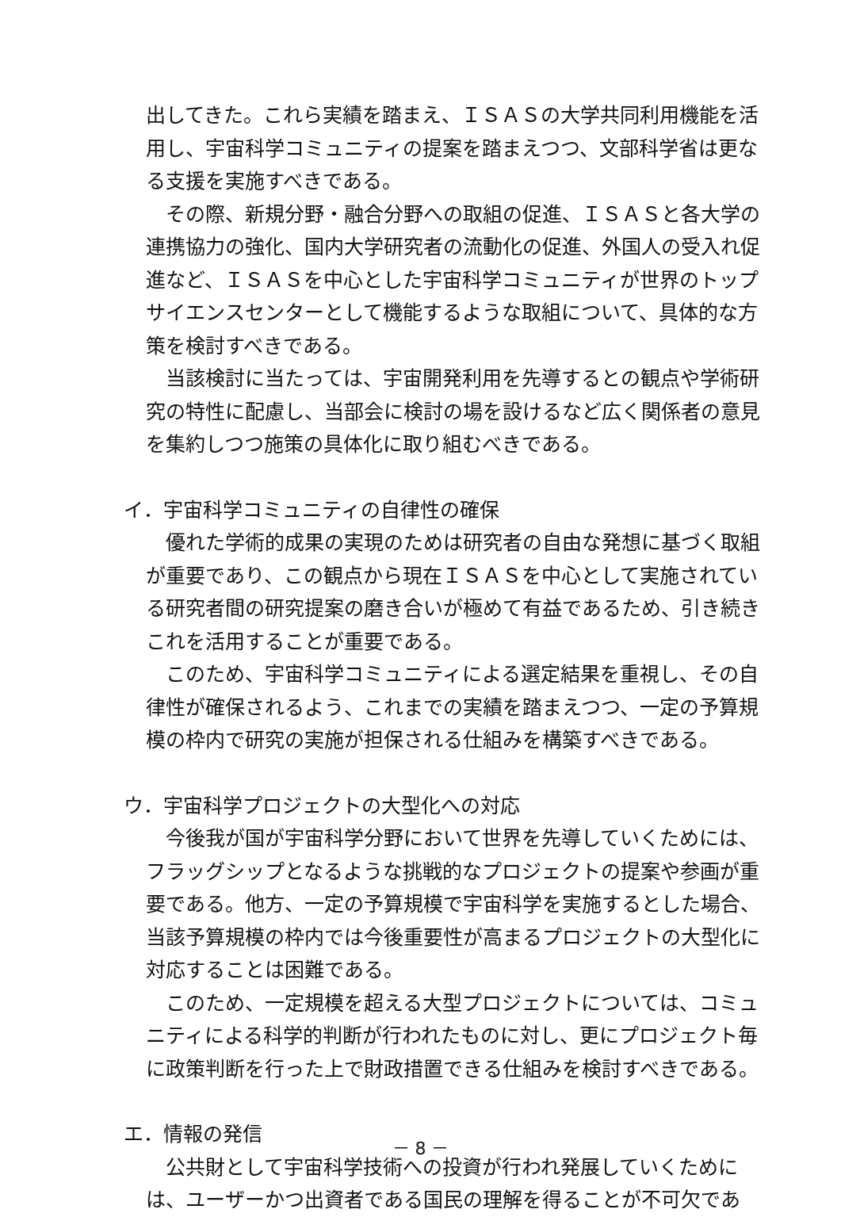出してきた。これら実績を踏まえ、ＩＳＡＳの大学共同利用機能を活用し、宇宙科学コミュニティの提案を踏まえつつ、文部科学省は更なる支援を実施すべきである。
その際、新規分野・融合分野への取組の促進、ＩＳＡＳと各大学の連携協力の強化、国内大学研究者の流動化の促進、外国人の受入れ促進など、ＩＳＡＳを中心とした宇宙科学コミュニティが世界のトップサイエンスセンターとして機能するような取組について、具体的な方策を検討すべきである。
当該検討に当たっては、宇宙開発利用を先導するとの観点や学術研究の特性に配慮し、当部会に検討の場を設けるなど広く関係者の意見を集約しつつ施策の具体化に取り組むべきである。
イ．宇宙科学コミュニティの自律性の確保
優れた学術的成果の実現のためは研究者の自由な発想に基づく取組が重要であり、この観点から現在ＩＳＡＳを中心として実施されている研究者間の研究提案の磨き合いが極めて有益であるため、引き続きこれを活用することが重要である。
このため、宇宙科学コミュニティによる選定結果を重視し、その自律性が確保されるよう、これまでの実績を踏まえつつ、一定の予算規模の枠内で研究の実施が担保される仕組みを構築すべきである。
ウ．宇宙科学プロジェクトの大型化への対応
今後我が国が宇宙科学分野において世界を先導していくためには、フラッグシップとなるような挑戦的なプロジェクトの提案や参画が重要である。他方、一定の予算規模で宇宙科学を実施するとした場合、当該予算規模の枠内では今後重要性が高まるプロジェクトの大型化に対応することは困難である。
このため、一定規模を超える大型プロジェクトについては、コミュニティによる科学的判断が行われたものに対し、更にプロジェクト毎に政策判断を行った上で財政措置できる仕組みを検討すべきである。
エ．情報の発信
公共財として宇宙科学技術への投資が行われ発展していくためには、ユーザーかつ出資者である国民の理解を得ることが不可欠であ
－ 8 －